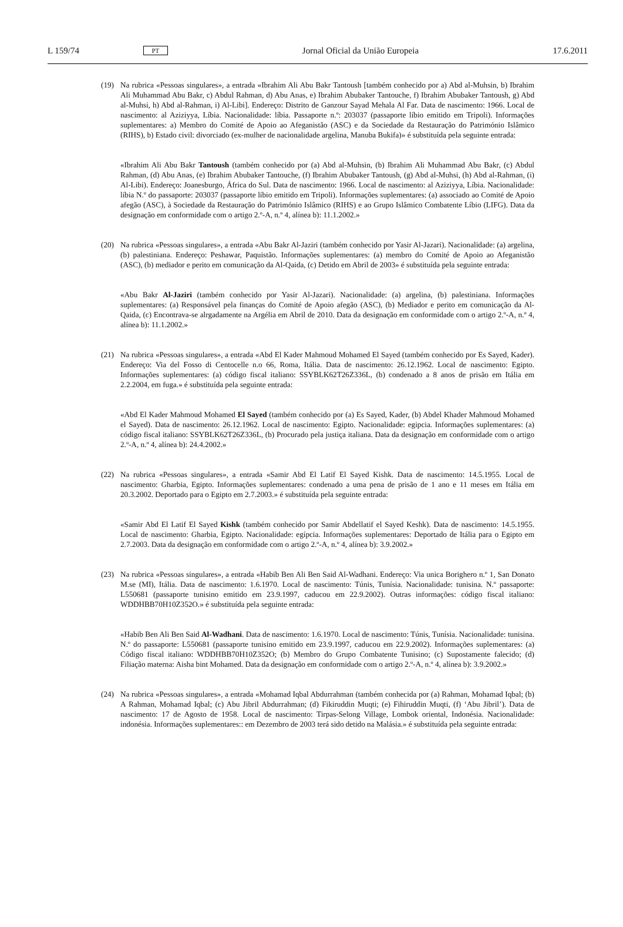L 159/74 PT Jornal Oficial da União Europeia 17.6.2011
(19) Na rubrica «Pessoas singulares», a entrada «Ibrahim Ali Abu Bakr Tantoush [também conhecido por a) Abd al-Muhsin, b) Ibrahim Ali Muhammad Abu Bakr, c) Abdul Rahman, d) Abu Anas, e) Ibrahim Abubaker Tantouche, f) Ibrahim Abubaker Tantoush, g) Abd al-Muhsi, h) Abd al-Rahman, i) Al-Libi]. Endereço: Distrito de Ganzour Sayad Mehala Al Far. Data de nascimento: 1966. Local de nascimento: al Aziziyya, Líbia. Nacionalidade: líbia. Passaporte n.º: 203037 (passaporte líbio emitido em Tripoli). Informações suplementares: a) Membro do Comité de Apoio ao Afeganistão (ASC) e da Sociedade da Restauração do Património Islâmico (RIHS), b) Estado civil: divorciado (ex-mulher de nacionalidade argelina, Manuba Bukifa)» é substituída pela seguinte entrada:
«Ibrahim Ali Abu Bakr Tantoush (também conhecido por (a) Abd al-Muhsin, (b) Ibrahim Ali Muhammad Abu Bakr, (c) Abdul Rahman, (d) Abu Anas, (e) Ibrahim Abubaker Tantouche, (f) Ibrahim Abubaker Tantoush, (g) Abd al-Muhsi, (h) Abd al-Rahman, (i) Al-Libi). Endereço: Joanesburgo, África do Sul. Data de nascimento: 1966. Local de nascimento: al Aziziyya, Líbia. Nacionalidade: líbia N.º do passaporte: 203037 (passaporte líbio emitido em Tripoli). Informações suplementares: (a) associado ao Comité de Apoio afegão (ASC), à Sociedade da Restauração do Património Islâmico (RIHS) e ao Grupo Islâmico Combatente Líbio (LIFG). Data da designação em conformidade com o artigo 2.º-A, n.º 4, alínea b): 11.1.2002.»
(20) Na rubrica «Pessoas singulares», a entrada «Abu Bakr Al-Jaziri (também conhecido por Yasir Al-Jazari). Nacionalidade: (a) argelina, (b) palestiniana. Endereço: Peshawar, Paquistão. Informações suplementares: (a) membro do Comité de Apoio ao Afeganistão (ASC), (b) mediador e perito em comunicação da Al-Qaida, (c) Detido em Abril de 2003» é substituída pela seguinte entrada:
«Abu Bakr Al-Jaziri (também conhecido por Yasir Al-Jazari). Nacionalidade: (a) argelina, (b) palestiniana. Informações suplementares: (a) Responsável pela finanças do Comité de Apoio afegão (ASC), (b) Mediador e perito em comunicação da Al-Qaida, (c) Encontrava-se alrgadamente na Argélia em Abril de 2010. Data da designação em conformidade com o artigo 2.º-A, n.º 4, alínea b): 11.1.2002.»
(21) Na rubrica «Pessoas singulares», a entrada «Abd El Kader Mahmoud Mohamed El Sayed (também conhecido por Es Sayed, Kader). Endereço: Via del Fosso di Centocelle n.o 66, Roma, Itália. Data de nascimento: 26.12.1962. Local de nascimento: Egipto. Informações suplementares: (a) código fiscal italiano: SSYBLK62T26Z336L, (b) condenado a 8 anos de prisão em Itália em 2.2.2004, em fuga.» é substituída pela seguinte entrada:
«Abd El Kader Mahmoud Mohamed El Sayed (também conhecido por (a) Es Sayed, Kader, (b) Abdel Khader Mahmoud Mohamed el Sayed). Data de nascimento: 26.12.1962. Local de nascimento: Egipto. Nacionalidade: egipcia. Informações suplementares: (a) código fiscal italiano: SSYBLK62T26Z336L, (b) Procurado pela justiça italiana. Data da designação em conformidade com o artigo 2.º-A, n.º 4, alínea b): 24.4.2002.»
(22) Na rubrica «Pessoas singulares», a entrada «Samir Abd El Latif El Sayed Kishk. Data de nascimento: 14.5.1955. Local de nascimento: Gharbia, Egipto. Informações suplementares: condenado a uma pena de prisão de 1 ano e 11 meses em Itália em 20.3.2002. Deportado para o Egipto em 2.7.2003.» é substituída pela seguinte entrada:
«Samir Abd El Latif El Sayed Kishk (também conhecido por Samir Abdellatif el Sayed Keshk). Data de nascimento: 14.5.1955. Local de nascimento: Gharbia, Egipto. Nacionalidade: egípcia. Informações suplementares: Deportado de Itália para o Egipto em 2.7.2003. Data da designação em conformidade com o artigo 2.º-A, n.º 4, alínea b): 3.9.2002.»
(23) Na rubrica «Pessoas singulares», a entrada «Habib Ben Ali Ben Said Al-Wadhani. Endereço: Via unica Borighero n.º 1, San Donato M.se (MI), Itália. Data de nascimento: 1.6.1970. Local de nascimento: Túnis, Tunísia. Nacionalidade: tunisina. N.º passaporte: L550681 (passaporte tunisino emitido em 23.9.1997, caducou em 22.9.2002). Outras informações: código fiscal italiano: WDDHBB70H10Z352O.» é substituída pela seguinte entrada:
«Habib Ben Ali Ben Said Al-Wadhani. Data de nascimento: 1.6.1970. Local de nascimento: Túnis, Tunísia. Nacionalidade: tunisina. N.º do passaporte: L550681 (passaporte tunisino emitido em 23.9.1997, caducou em 22.9.2002). Informações suplementares: (a) Código fiscal italiano: WDDHBB70H10Z352O; (b) Membro do Grupo Combatente Tunisino; (c) Supostamente falecido; (d) Filiação materna: Aisha bint Mohamed. Data da designação em conformidade com o artigo 2.º-A, n.º 4, alínea b): 3.9.2002.»
(24) Na rubrica «Pessoas singulares», a entrada «Mohamad Iqbal Abdurrahman (também conhecida por (a) Rahman, Mohamad Iqbal; (b) A Rahman, Mohamad Iqbal; (c) Abu Jibril Abdurrahman; (d) Fikiruddin Muqti; (e) Fihiruddin Muqti, (f) ‘Abu Jibril’). Data de nascimento: 17 de Agosto de 1958. Local de nascimento: Tirpas-Selong Village, Lombok oriental, Indonésia. Nacionalidade: indonésia. Informações suplementares:: em Dezembro de 2003 terá sido detido na Malásia.» é substituída pela seguinte entrada: